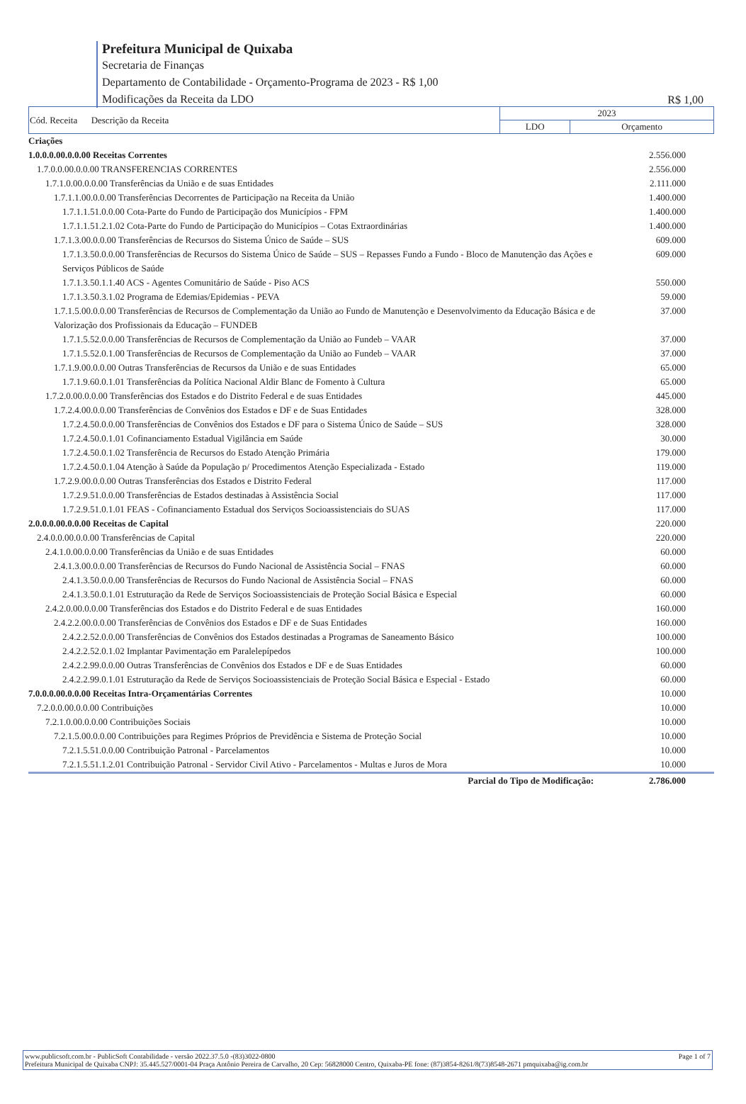Prefeitura Municipal de Quixaba
Secretaria de Finanças
Departamento de Contabilidade - Orçamento-Programa de 2023 - R$ 1,00
Modificações da Receita da LDO
R$ 1,00
| Cód. Receita Descrição da Receita | 2023 | |
| --- | --- | --- |
| | LDO | Orçamento |
| Criações | |
| 1.0.0.0.00.0.0.00 Receitas Correntes | 2.556.000 |
| 1.7.0.0.00.0.0.00 TRANSFERENCIAS CORRENTES | 2.556.000 |
| 1.7.1.0.00.0.0.00 Transferências da União e de suas Entidades | 2.111.000 |
| 1.7.1.1.00.0.0.00 Transferências Decorrentes de Participação na Receita da União | 1.400.000 |
| 1.7.1.1.51.0.0.00 Cota-Parte do Fundo de Participação dos Municípios - FPM | 1.400.000 |
| 1.7.1.1.51.2.1.02 Cota-Parte do Fundo de Participação do Municípios – Cotas Extraordinárias | 1.400.000 |
| 1.7.1.3.00.0.0.00 Transferências de Recursos do Sistema Único de Saúde – SUS | 609.000 |
| 1.7.1.3.50.0.0.00 Transferências de Recursos do Sistema Único de Saúde – SUS – Repasses Fundo a Fundo - Bloco de Manutenção das Ações e Serviços Públicos de Saúde | 609.000 |
| 1.7.1.3.50.1.1.40 ACS - Agentes Comunitário de Saúde - Piso ACS | 550.000 |
| 1.7.1.3.50.3.1.02 Programa de Edemias/Epidemias - PEVA | 59.000 |
| 1.7.1.5.00.0.0.00 Transferências de Recursos de Complementação da União ao Fundo de Manutenção e Desenvolvimento da Educação Básica e de Valorização dos Profissionais da Educação – FUNDEB | 37.000 |
| 1.7.1.5.52.0.0.00 Transferências de Recursos de Complementação da União ao Fundeb – VAAR | 37.000 |
| 1.7.1.5.52.0.1.00 Transferências de Recursos de Complementação da União ao Fundeb – VAAR | 37.000 |
| 1.7.1.9.00.0.0.00 Outras Transferências de Recursos da União e de suas Entidades | 65.000 |
| 1.7.1.9.60.0.1.01 Transferências da Política Nacional Aldir Blanc de Fomento à Cultura | 65.000 |
| 1.7.2.0.00.0.0.00 Transferências dos Estados e do Distrito Federal e de suas Entidades | 445.000 |
| 1.7.2.4.00.0.0.00 Transferências de Convênios dos Estados e DF e de Suas Entidades | 328.000 |
| 1.7.2.4.50.0.0.00 Transferências de Convênios dos Estados e DF para o Sistema Único de Saúde – SUS | 328.000 |
| 1.7.2.4.50.0.1.01 Cofinanciamento Estadual Vigilância em Saúde | 30.000 |
| 1.7.2.4.50.0.1.02 Transferência de Recursos do Estado Atenção Primária | 179.000 |
| 1.7.2.4.50.0.1.04 Atenção à Saúde da População p/ Procedimentos Atenção Especializada - Estado | 119.000 |
| 1.7.2.9.00.0.0.00 Outras Transferências dos Estados e Distrito Federal | 117.000 |
| 1.7.2.9.51.0.0.00 Transferências de Estados destinadas à Assistência Social | 117.000 |
| 1.7.2.9.51.0.1.01 FEAS - Cofinanciamento Estadual dos Serviços Socioassistenciais do SUAS | 117.000 |
| 2.0.0.0.00.0.0.00 Receitas de Capital | 220.000 |
| 2.4.0.0.00.0.0.00 Transferências de Capital | 220.000 |
| 2.4.1.0.00.0.0.00 Transferências da União e de suas Entidades | 60.000 |
| 2.4.1.3.00.0.0.00 Transferências de Recursos do Fundo Nacional de Assistência Social – FNAS | 60.000 |
| 2.4.1.3.50.0.0.00 Transferências de Recursos do Fundo Nacional de Assistência Social – FNAS | 60.000 |
| 2.4.1.3.50.0.1.01 Estruturação da Rede de Serviços Socioassistenciais de Proteção Social Básica e Especial | 60.000 |
| 2.4.2.0.00.0.0.00 Transferências dos Estados e do Distrito Federal e de suas Entidades | 160.000 |
| 2.4.2.2.00.0.0.00 Transferências de Convênios dos Estados e DF e de Suas Entidades | 160.000 |
| 2.4.2.2.52.0.0.00 Transferências de Convênios dos Estados destinadas a Programas de Saneamento Básico | 100.000 |
| 2.4.2.2.52.0.1.02 Implantar Pavimentação em Paralelepípedos | 100.000 |
| 2.4.2.2.99.0.0.00 Outras Transferências de Convênios dos Estados e DF e de Suas Entidades | 60.000 |
| 2.4.2.2.99.0.1.01 Estruturação da Rede de Serviços Socioassistenciais de Proteção Social Básica e Especial - Estado | 60.000 |
| 7.0.0.0.00.0.0.00 Receitas Intra-Orçamentárias Correntes | 10.000 |
| 7.2.0.0.00.0.0.00 Contribuições | 10.000 |
| 7.2.1.0.00.0.0.00 Contribuições Sociais | 10.000 |
| 7.2.1.5.00.0.0.00 Contribuições para Regimes Próprios de Previdência e Sistema de Proteção Social | 10.000 |
| 7.2.1.5.51.0.0.00 Contribuição Patronal - Parcelamentos | 10.000 |
| 7.2.1.5.51.1.2.01 Contribuição Patronal - Servidor Civil Ativo - Parcelamentos - Multas e Juros de Mora | 10.000 |
| Parcial do Tipo de Modificação: | 2.786.000 |
www.publicsoft.com.br - PublicSoft Contabilidade - versão 2022.37.5.0 -(83)3022-0800 Page 1 of 7
Prefeitura Municipal de Quixaba CNPJ: 35.445.527/0001-04 Praça Antônio Pereira de Carvalho, 20 Cep: 56828000 Centro, Quixaba-PE fone: (87)3854-8261/8(73)8548-2671 pmquixaba@ig.com.br